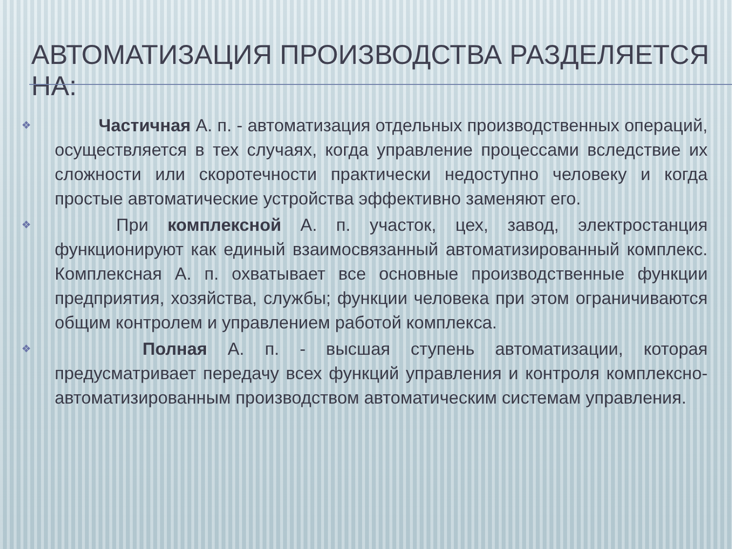АВТОМАТИЗАЦИЯ ПРОИЗВОДСТВА РАЗДЕЛЯЕТСЯ НА:
❖   Частичная А. п. - автоматизация отдельных производственных операций, осуществляется в тех случаях, когда управление процессами вследствие их сложности или скоротечности практически недоступно человеку и когда простые автоматические устройства эффективно заменяют его.
❖    При комплексной А. п. участок, цех, завод, электростанция функционируют как единый взаимосвязанный автоматизированный комплекс. Комплексная А. п. охватывает все основные производственные функции предприятия, хозяйства, службы; функции человека при этом ограничиваются общим контролем и управлением работой комплекса.
❖     Полная А. п. - высшая ступень автоматизации, которая предусматривает передачу всех функций управления и контроля комплексно-автоматизированным производством автоматическим системам управления.